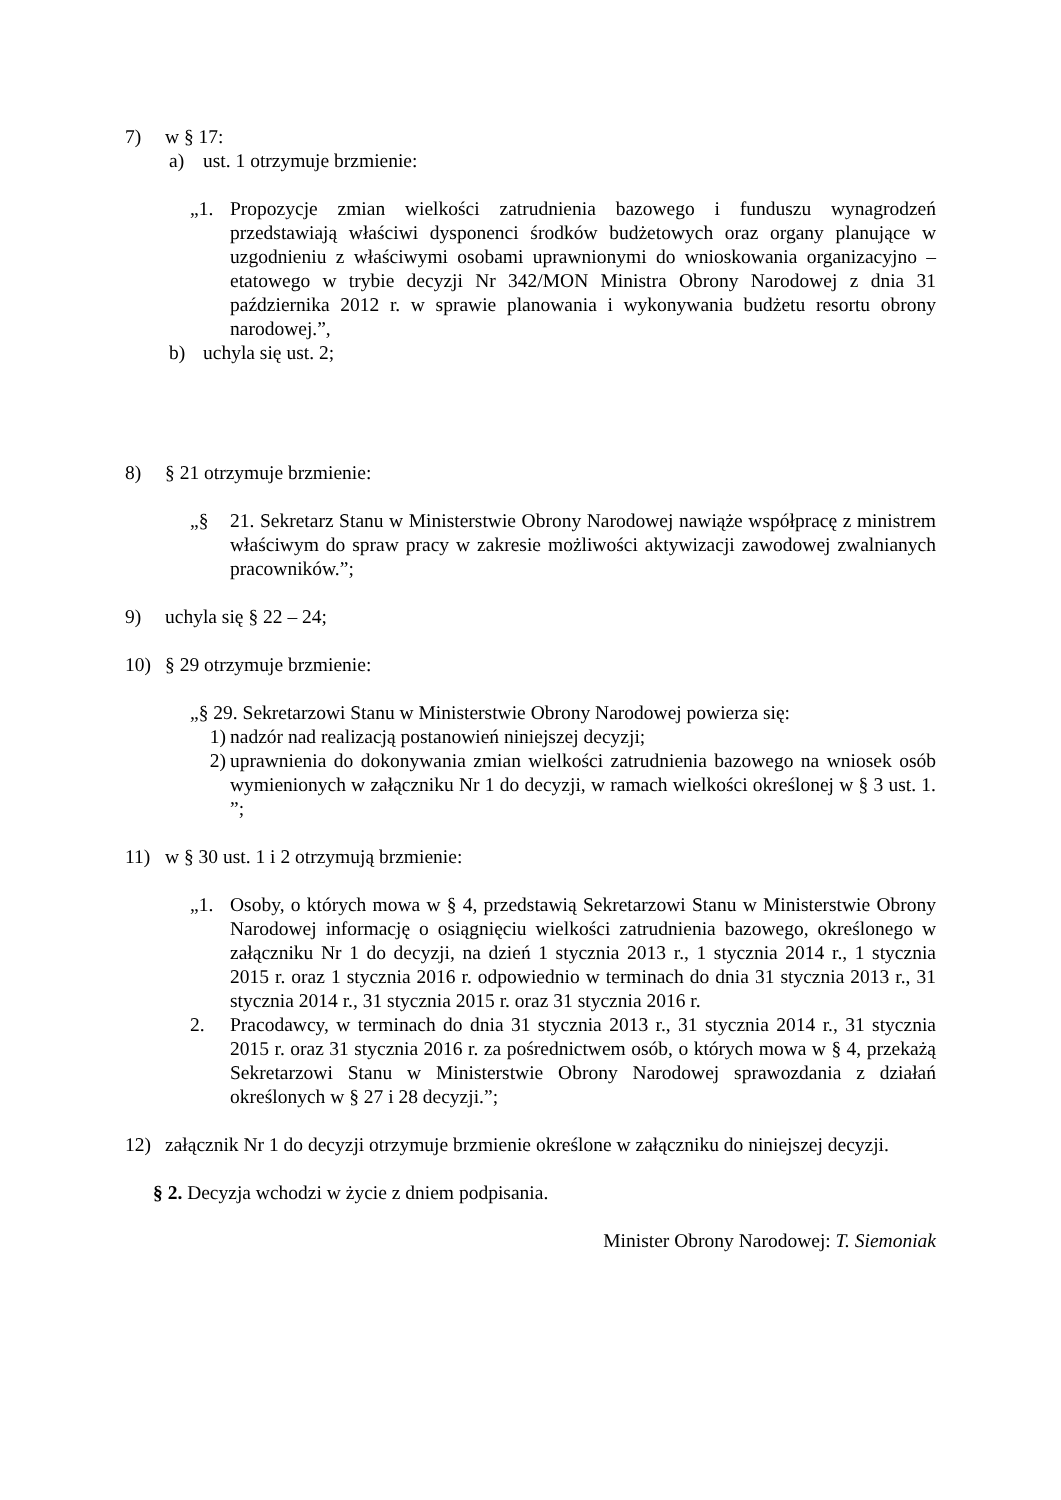7) w § 17:
a) ust. 1 otrzymuje brzmienie:
„1. Propozycje zmian wielkości zatrudnienia bazowego i funduszu wynagrodzeń przedstawiają właściwi dysponenci środków budżetowych oraz organy planujące w uzgodnieniu z właściwymi osobami uprawnionymi do wnioskowania organizacyjno – etatowego w trybie decyzji Nr 342/MON Ministra Obrony Narodowej z dnia 31 października 2012 r. w sprawie planowania i wykonywania budżetu resortu obrony narodowej.”,
b) uchyla się ust. 2;
8) § 21 otrzymuje brzmienie:
„§ 21. Sekretarz Stanu w Ministerstwie Obrony Narodowej nawiąże współpracę z ministrem właściwym do spraw pracy w zakresie możliwości aktywizacji zawodowej zwalnianych pracowników.”;
9) uchyla się § 22 – 24;
10) § 29 otrzymuje brzmienie:
„§ 29. Sekretarzowi Stanu w Ministerstwie Obrony Narodowej powierza się:
1) nadzór nad realizacją postanowień niniejszej decyzji;
2) uprawnienia do dokonywania zmian wielkości zatrudnienia bazowego na wniosek osób wymienionych w załączniku Nr 1 do decyzji, w ramach wielkości określonej w § 3 ust. 1. ”;
11) w § 30 ust. 1 i 2 otrzymują brzmienie:
„1. Osoby, o których mowa w § 4, przedstawią Sekretarzowi Stanu w Ministerstwie Obrony Narodowej informację o osiągnięciu wielkości zatrudnienia bazowego, określonego w załączniku Nr 1 do decyzji, na dzień 1 stycznia 2013 r., 1 stycznia 2014 r., 1 stycznia 2015 r. oraz 1 stycznia 2016 r. odpowiednio w terminach do dnia 31 stycznia 2013 r., 31 stycznia 2014 r., 31 stycznia 2015 r. oraz 31 stycznia 2016 r.
2. Pracodawcy, w terminach do dnia 31 stycznia 2013 r., 31 stycznia 2014 r., 31 stycznia 2015 r. oraz 31 stycznia 2016 r. za pośrednictwem osób, o których mowa w § 4, przekażą Sekretarzowi Stanu w Ministerstwie Obrony Narodowej sprawozdania z działań określonych w § 27 i 28 decyzji.”;
12) załącznik Nr 1 do decyzji otrzymuje brzmienie określone w załączniku do niniejszej decyzji.
§ 2. Decyzja wchodzi w życie z dniem podpisania.
Minister Obrony Narodowej: T. Siemoniak